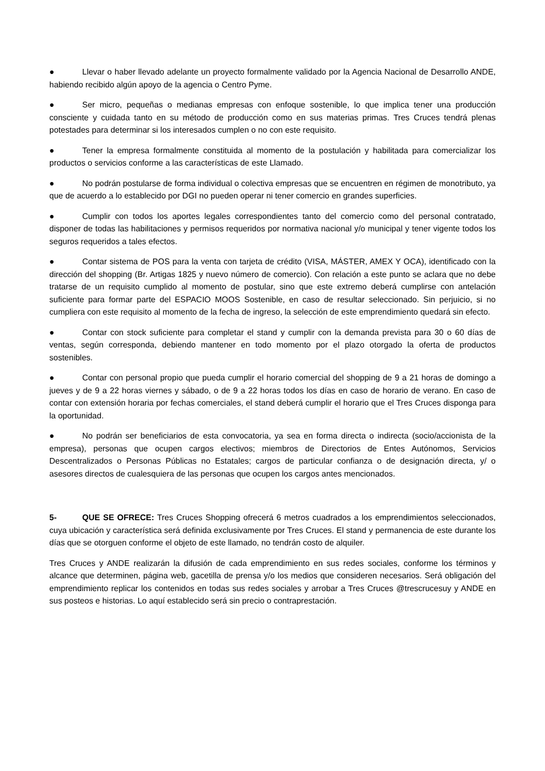● Llevar o haber llevado adelante un proyecto formalmente validado por la Agencia Nacional de Desarrollo ANDE, habiendo recibido algún apoyo de la agencia o Centro Pyme.
● Ser micro, pequeñas o medianas empresas con enfoque sostenible, lo que implica tener una producción consciente y cuidada tanto en su método de producción como en sus materias primas. Tres Cruces tendrá plenas potestades para determinar si los interesados cumplen o no con este requisito.
● Tener la empresa formalmente constituida al momento de la postulación y habilitada para comercializar los productos o servicios conforme a las características de este Llamado.
● No podrán postularse de forma individual o colectiva empresas que se encuentren en régimen de monotributo, ya que de acuerdo a lo establecido por DGI no pueden operar ni tener comercio en grandes superficies.
● Cumplir con todos los aportes legales correspondientes tanto del comercio como del personal contratado, disponer de todas las habilitaciones y permisos requeridos por normativa nacional y/o municipal y tener vigente todos los seguros requeridos a tales efectos.
● Contar sistema de POS para la venta con tarjeta de crédito (VISA, MÁSTER, AMEX Y OCA), identificado con la dirección del shopping (Br. Artigas 1825 y nuevo número de comercio). Con relación a este punto se aclara que no debe tratarse de un requisito cumplido al momento de postular, sino que este extremo deberá cumplirse con antelación suficiente para formar parte del ESPACIO MOOS Sostenible, en caso de resultar seleccionado. Sin perjuicio, si no cumpliera con este requisito al momento de la fecha de ingreso, la selección de este emprendimiento quedará sin efecto.
● Contar con stock suficiente para completar el stand y cumplir con la demanda prevista para 30 o 60 días de ventas, según corresponda, debiendo mantener en todo momento por el plazo otorgado la oferta de productos sostenibles.
● Contar con personal propio que pueda cumplir el horario comercial del shopping de 9 a 21 horas de domingo a jueves y de 9 a 22 horas viernes y sábado, o de 9 a 22 horas todos los días en caso de horario de verano. En caso de contar con extensión horaria por fechas comerciales, el stand deberá cumplir el horario que el Tres Cruces disponga para la oportunidad.
● No podrán ser beneficiarios de esta convocatoria, ya sea en forma directa o indirecta (socio/accionista de la empresa), personas que ocupen cargos electivos; miembros de Directorios de Entes Autónomos, Servicios Descentralizados o Personas Públicas no Estatales; cargos de particular confianza o de designación directa, y/ o asesores directos de cualesquiera de las personas que ocupen los cargos antes mencionados.
5- QUE SE OFRECE: Tres Cruces Shopping ofrecerá 6 metros cuadrados a los emprendimientos seleccionados, cuya ubicación y característica será definida exclusivamente por Tres Cruces. El stand y permanencia de este durante los días que se otorguen conforme el objeto de este llamado, no tendrán costo de alquiler.
Tres Cruces y ANDE realizarán la difusión de cada emprendimiento en sus redes sociales, conforme los términos y alcance que determinen, página web, gacetilla de prensa y/o los medios que consideren necesarios. Será obligación del emprendimiento replicar los contenidos en todas sus redes sociales y arrobar a Tres Cruces @trescrucesuy y ANDE en sus posteos e historias. Lo aquí establecido será sin precio o contraprestación.